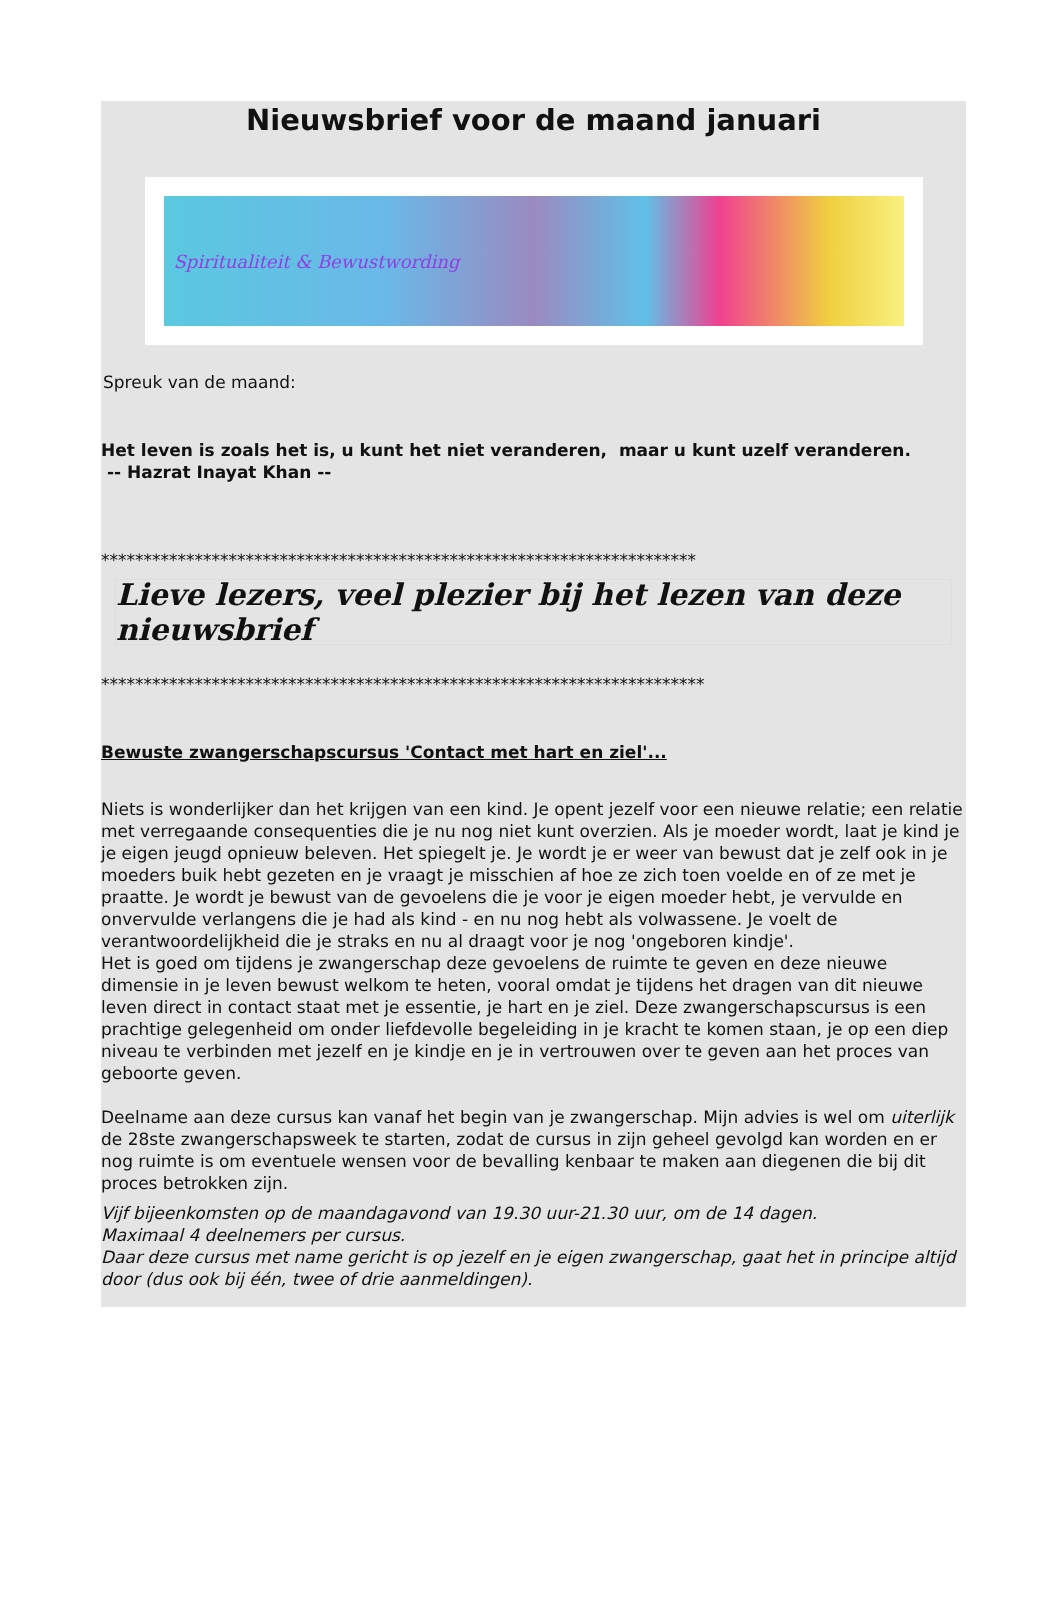Nieuwsbrief voor de maand januari
Spiritualiteit & Bewustwording
Spreuk van de maand:
Het leven is zoals het is, u kunt het niet veranderen, maar u kunt uzelf veranderen.
-- Hazrat Inayat Khan --
**********************************************************************
Lieve lezers, veel plezier bij het lezen van deze nieuwsbrief
***********************************************************************
Bewuste zwangerschapscursus 'Contact met hart en ziel'...
Niets is wonderlijker dan het krijgen van een kind. Je opent jezelf voor een nieuwe relatie; een relatie met verregaande consequenties die je nu nog niet kunt overzien. Als je moeder wordt, laat je kind je je eigen jeugd opnieuw beleven. Het spiegelt je. Je wordt je er weer van bewust dat je zelf ook in je moeders buik hebt gezeten en je vraagt je misschien af hoe ze zich toen voelde en of ze met je praatte. Je wordt je bewust van de gevoelens die je voor je eigen moeder hebt, je vervulde en onvervulde verlangens die je had als kind - en nu nog hebt als volwassene. Je voelt de verantwoordelijkheid die je straks en nu al draagt voor je nog 'ongeboren kindje'.
Het is goed om tijdens je zwangerschap deze gevoelens de ruimte te geven en deze nieuwe dimensie in je leven bewust welkom te heten, vooral omdat je tijdens het dragen van dit nieuwe leven direct in contact staat met je essentie, je hart en je ziel. Deze zwangerschapscursus is een prachtige gelegenheid om onder liefdevolle begeleiding in je kracht te komen staan, je op een diep niveau te verbinden met jezelf en je kindje en je in vertrouwen over te geven aan het proces van geboorte geven.
Deelname aan deze cursus kan vanaf het begin van je zwangerschap. Mijn advies is wel om uiterlijk de 28ste zwangerschapsweek te starten, zodat de cursus in zijn geheel gevolgd kan worden en er nog ruimte is om eventuele wensen voor de bevalling kenbaar te maken aan diegenen die bij dit proces betrokken zijn.
Vijf bijeenkomsten op de maandagavond van 19.30 uur-21.30 uur, om de 14 dagen.
Maximaal 4 deelnemers per cursus.
Daar deze cursus met name gericht is op jezelf en je eigen zwangerschap, gaat het in principe altijd door (dus ook bij één, twee of drie aanmeldingen).